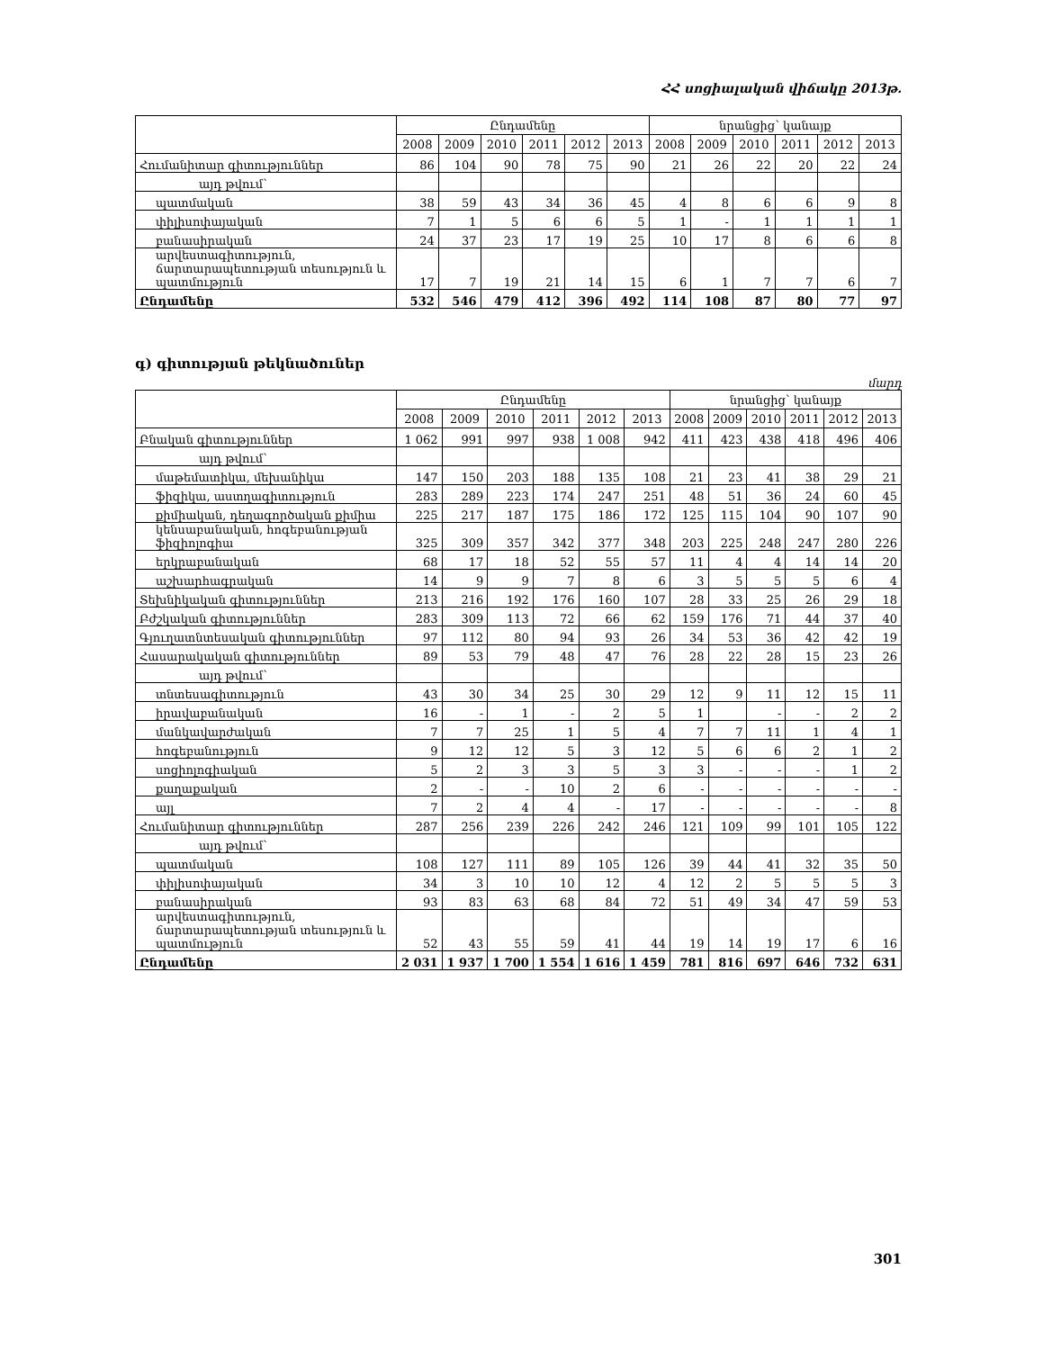ՀՀ սոցիալական վիճակը 2013թ.
| | Ընդամենը | | | | | | նրանցից՝ կանայք | | | | | |
| --- | --- | --- | --- | --- | --- | --- | --- | --- | --- | --- | --- | --- |
| | 2008 | 2009 | 2010 | 2011 | 2012 | 2013 | 2008 | 2009 | 2010 | 2011 | 2012 | 2013 |
| Հումանիտար գիտություններ | 86 | 104 | 90 | 78 | 75 | 90 | 21 | 26 | 22 | 20 | 22 | 24 |
| այդ թվում՝ | | | | | | | | | | | | |
| պատմական | 38 | 59 | 43 | 34 | 36 | 45 | 4 | 8 | 6 | 6 | 9 | 8 |
| փիլիսոփայական | 7 | 1 | 5 | 6 | 6 | 5 | 1 | - | 1 | 1 | 1 | 1 |
| բանասիրական | 24 | 37 | 23 | 17 | 19 | 25 | 10 | 17 | 8 | 6 | 6 | 8 |
| արվեստագիտություն, ճարտարապետության տեսություն և պատմություն | 17 | 7 | 19 | 21 | 14 | 15 | 6 | 1 | 7 | 7 | 6 | 7 |
| Ընդամենը | 532 | 546 | 479 | 412 | 396 | 492 | 114 | 108 | 87 | 80 | 77 | 97 |
գ) գիտության թեկնածուներ
մարդ
| | Ընդամենը | | | | | | նրանցից՝ կանայք | | | | | |
| --- | --- | --- | --- | --- | --- | --- | --- | --- | --- | --- | --- | --- |
| | 2008 | 2009 | 2010 | 2011 | 2012 | 2013 | 2008 | 2009 | 2010 | 2011 | 2012 | 2013 |
| Բնական գիտություններ | 1 062 | 991 | 997 | 938 | 1 008 | 942 | 411 | 423 | 438 | 418 | 496 | 406 |
| այդ թվում՝ | | | | | | | | | | | | |
| մաթեմատիկա, մեխանիկա | 147 | 150 | 203 | 188 | 135 | 108 | 21 | 23 | 41 | 38 | 29 | 21 |
| ֆիզիկա, աստղագիտություն | 283 | 289 | 223 | 174 | 247 | 251 | 48 | 51 | 36 | 24 | 60 | 45 |
| քիմիական, դեղագործական քիմիա | 225 | 217 | 187 | 175 | 186 | 172 | 125 | 115 | 104 | 90 | 107 | 90 |
| կենսաբանական, հոգեբանության ֆիզիոլոգիա | 325 | 309 | 357 | 342 | 377 | 348 | 203 | 225 | 248 | 247 | 280 | 226 |
| երկրաբանական | 68 | 17 | 18 | 52 | 55 | 57 | 11 | 4 | 4 | 14 | 14 | 20 |
| աշխարհագրական | 14 | 9 | 9 | 7 | 8 | 6 | 3 | 5 | 5 | 5 | 6 | 4 |
| Տեխնիկական գիտություններ | 213 | 216 | 192 | 176 | 160 | 107 | 28 | 33 | 25 | 26 | 29 | 18 |
| Բժշկական գիտություններ | 283 | 309 | 113 | 72 | 66 | 62 | 159 | 176 | 71 | 44 | 37 | 40 |
| Գյուղատնտեսական գիտություններ | 97 | 112 | 80 | 94 | 93 | 26 | 34 | 53 | 36 | 42 | 42 | 19 |
| Հասարակական գիտություններ | 89 | 53 | 79 | 48 | 47 | 76 | 28 | 22 | 28 | 15 | 23 | 26 |
| այդ թվում՝ | | | | | | | | | | | | |
| տնտեսագիտություն | 43 | 30 | 34 | 25 | 30 | 29 | 12 | 9 | 11 | 12 | 15 | 11 |
| իրավաբանական | 16 | - | 1 | - | 2 | 5 | 1 | | - | - | 2 | 2 |
| մանկավարժական | 7 | 7 | 25 | 1 | 5 | 4 | 7 | 7 | 11 | 1 | 4 | 1 |
| հոգեբանություն | 9 | 12 | 12 | 5 | 3 | 12 | 5 | 6 | 6 | 2 | 1 | 2 |
| սոցիոլոգիական | 5 | 2 | 3 | 3 | 5 | 3 | 3 | - | - | - | 1 | 2 |
| քաղաքական | 2 | - | - | 10 | 2 | 6 | - | - | - | - | - | - |
| այլ | 7 | 2 | 4 | 4 | - | 17 | - | - | - | - | - | 8 |
| Հումանիտար գիտություններ | 287 | 256 | 239 | 226 | 242 | 246 | 121 | 109 | 99 | 101 | 105 | 122 |
| այդ թվում՝ | | | | | | | | | | | | |
| պատմական | 108 | 127 | 111 | 89 | 105 | 126 | 39 | 44 | 41 | 32 | 35 | 50 |
| փիլիսոփայական | 34 | 3 | 10 | 10 | 12 | 4 | 12 | 2 | 5 | 5 | 5 | 3 |
| բանասիրական | 93 | 83 | 63 | 68 | 84 | 72 | 51 | 49 | 34 | 47 | 59 | 53 |
| արվեստագիտություն, ճարտարապետության տեսություն և պատմություն | 52 | 43 | 55 | 59 | 41 | 44 | 19 | 14 | 19 | 17 | 6 | 16 |
| Ընդամենը | 2 031 | 1 937 | 1 700 | 1 554 | 1 616 | 1 459 | 781 | 816 | 697 | 646 | 732 | 631 |
301